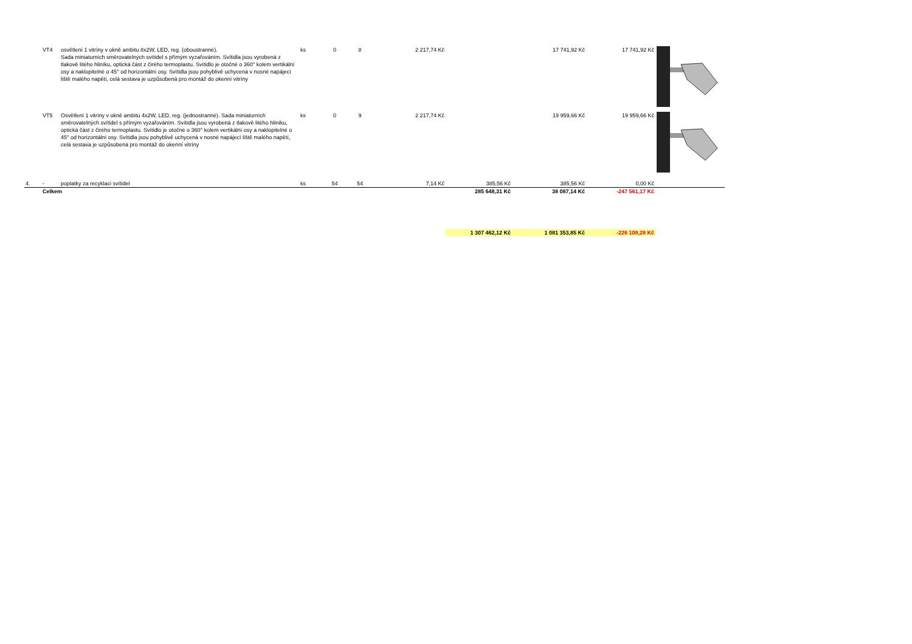| | VT4 | osvětlení 1 vitríny v okně ambitu 8x2W, LED, reg. (oboustranné). Sada miniaturních směrovatelných svítidel s přímým vyzařováním. Svítidla jsou vyrobená z tlakově litého hliníku, optická část z čirého termoplastu. Svítidlo je otočné o 360° kolem vertikální osy a naklopitelné o 45° od horizontální osy. Svítidla jsou pohyblivě uchycená v nosné napájecí liště malého napětí, celá sestava je uzpůsobená pro montáž do okenní vitríny | ks | 0 | 8 | 2 217,74 Kč | | 17 741,92 Kč | 17 741,92 Kč | |
| | VT5 | Osvětlení 1 vitríny v okně ambitu 4x2W, LED, reg. (jednostranné). Sada miniaturních směrovatelných svítidel s přímým vyzařováním. Svítidla jsou vyrobená z tlakově litého hliníku, optická část z čirého termoplastu. Svítidlo je otočné o 360° kolem vertikální osy a naklopitelné o 45° od horizontální osy. Svítidla jsou pohyblivě uchycená v nosné napájecí liště malého napětí, celá sestava je uzpůsobená pro montáž do okenní vitríny | ks | 0 | 9 | 2 217,74 Kč | | 19 959,66 Kč | 19 959,66 Kč | |
| 4. | - | poplatky za recyklaci svítidel | ks | 54 | 54 | 7,14 Kč | 385,56 Kč | 385,56 Kč | 0,00 Kč | |
| | Celkem | | | | | | 285 648,31 Kč | 38 087,14 Kč | -247 561,17 Kč | |
| | | | | | | | 1 307 462,12 Kč | 1 081 353,85 Kč | -226 108,28 Kč | |